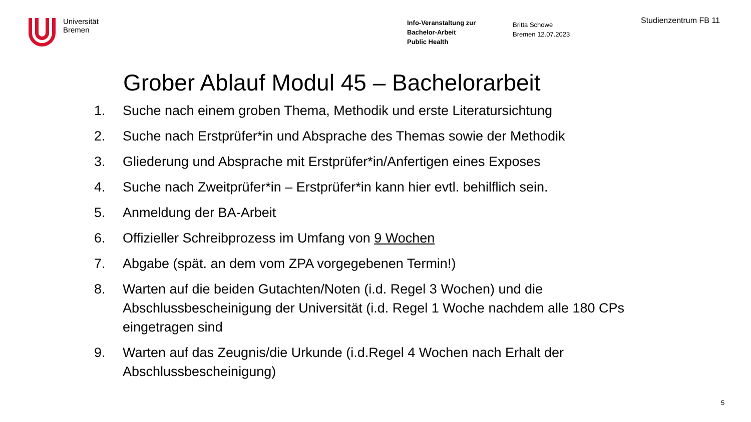Universität
Bremen
Info-Veranstaltung zur
Bachelor-Arbeit
Public Health
Britta Schowe
Bremen 12.07.2023
Studienzentrum FB 11
Grober Ablauf Modul 45 – Bachelorarbeit
1. Suche nach einem groben Thema, Methodik und erste Literatursichtung
2. Suche nach Erstprüfer*in und Absprache des Themas sowie der Methodik
3. Gliederung und Absprache mit Erstprüfer*in/Anfertigen eines Exposes
4. Suche nach Zweitprüfer*in – Erstprüfer*in kann hier evtl. behilflich sein.
5. Anmeldung der BA-Arbeit
6. Offizieller Schreibprozess im Umfang von 9 Wochen
7. Abgabe (spät. an dem vom ZPA vorgegebenen Termin!)
8. Warten auf die beiden Gutachten/Noten (i.d. Regel 3 Wochen) und die Abschlussbescheinigung der Universität (i.d. Regel 1 Woche nachdem alle 180 CPs eingetragen sind
9. Warten auf das Zeugnis/die Urkunde (i.d.Regel 4 Wochen nach Erhalt der Abschlussbescheinigung)
5